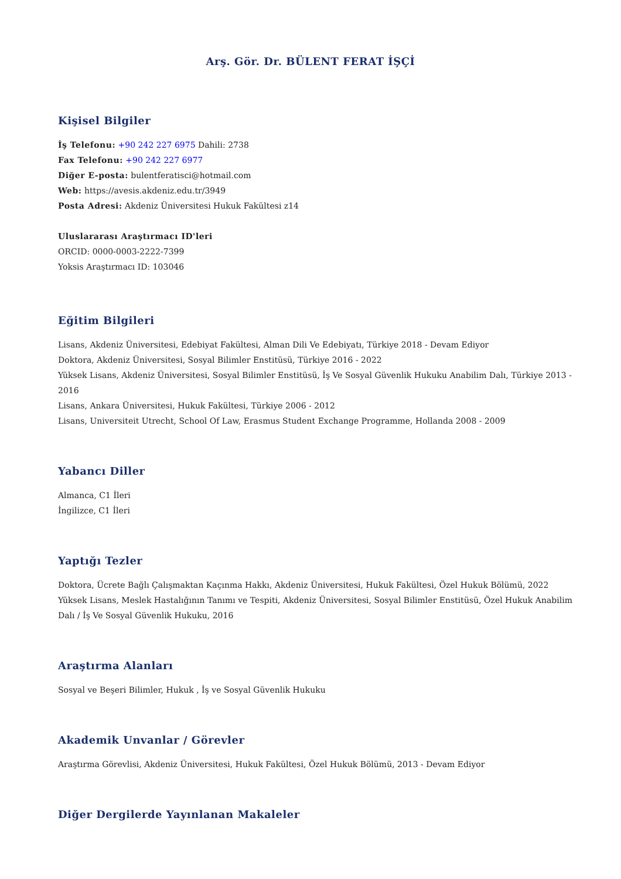Arş. Gör. Dr. BÜLENT FERAT İŞÇİ
Kişisel Bilgiler
İş Telefonu: +90 242 227 6975 Dahili: 2738
Fax Telefonu: +90 242 227 6977
Diğer E-posta: bulentferatisci@hotmail.com
Web: https://avesis.akdeniz.edu.tr/3949
Posta Adresi: Akdeniz Üniversitesi Hukuk Fakültesi z14
Uluslararası Araştırmacı ID'leri
ORCID: 0000-0003-2222-7399
Yoksis Araştırmacı ID: 103046
Eğitim Bilgileri
Lisans, Akdeniz Üniversitesi, Edebiyat Fakültesi, Alman Dili Ve Edebiyatı, Türkiye 2018 - Devam Ediyor
Doktora, Akdeniz Üniversitesi, Sosyal Bilimler Enstitüsü, Türkiye 2016 - 2022
Yüksek Lisans, Akdeniz Üniversitesi, Sosyal Bilimler Enstitüsü, İş Ve Sosyal Güvenlik Hukuku Anabilim Dalı, Türkiye 2013 - 2016
Lisans, Ankara Üniversitesi, Hukuk Fakültesi, Türkiye 2006 - 2012
Lisans, Universiteit Utrecht, School Of Law, Erasmus Student Exchange Programme, Hollanda 2008 - 2009
Yabancı Diller
Almanca, C1 İleri
İngilizce, C1 İleri
Yaptığı Tezler
Doktora, Ücrete Bağlı Çalışmaktan Kaçınma Hakkı, Akdeniz Üniversitesi, Hukuk Fakültesi, Özel Hukuk Bölümü, 2022
Yüksek Lisans, Meslek Hastalığının Tanımı ve Tespiti, Akdeniz Üniversitesi, Sosyal Bilimler Enstitüsü, Özel Hukuk Anabilim Dalı / İş Ve Sosyal Güvenlik Hukuku, 2016
Araştırma Alanları
Sosyal ve Beşeri Bilimler, Hukuk , İş ve Sosyal Güvenlik Hukuku
Akademik Unvanlar / Görevler
Araştırma Görevlisi, Akdeniz Üniversitesi, Hukuk Fakültesi, Özel Hukuk Bölümü, 2013 - Devam Ediyor
Diğer Dergilerde Yayınlanan Makaleler